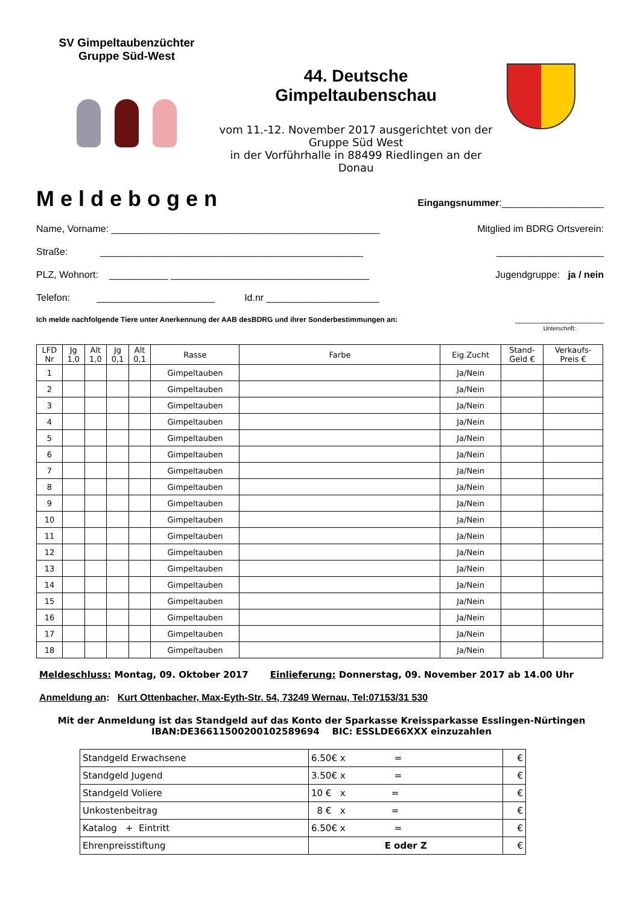SV Gimpeltaubenzüchter
Gruppe Süd-West
44. Deutsche
Gimpeltaubenschau
vom 11.-12. November 2017 ausgerichtet von der
Gruppe Süd West
in der Vorführhalle in 88499 Riedlingen an der
Donau
Meldebogen Eingangsnummer:___________________
Name, Vorname: __________________________________________________ Mitglied im BDRG Ortsverein:
Straße: _________________________________________________ ____________________
PLZ, Wohnort: ___________ _____________________________________ Jugendgruppe: ja / nein
Telefon: ______________________ Id.nr _____________________
Ich melde nachfolgende Tiere unter Anerkennung der AAB desBDRG und ihrer Sonderbestimmungen an: ______________________
Unterschrift:
| LFD Nr | Jg 1,0 | Alt 1,0 | Jg 0,1 | Alt 0,1 | Rasse | Farbe | Eig.Zucht | Stand- Geld € | Verkaufs- Preis € |
| --- | --- | --- | --- | --- | --- | --- | --- | --- | --- |
| 1 | | | | | Gimpeltauben | | Ja/Nein | | |
| 2 | | | | | Gimpeltauben | | Ja/Nein | | |
| 3 | | | | | Gimpeltauben | | Ja/Nein | | |
| 4 | | | | | Gimpeltauben | | Ja/Nein | | |
| 5 | | | | | Gimpeltauben | | Ja/Nein | | |
| 6 | | | | | Gimpeltauben | | Ja/Nein | | |
| 7 | | | | | Gimpeltauben | | Ja/Nein | | |
| 8 | | | | | Gimpeltauben | | Ja/Nein | | |
| 9 | | | | | Gimpeltauben | | Ja/Nein | | |
| 10 | | | | | Gimpeltauben | | Ja/Nein | | |
| 11 | | | | | Gimpeltauben | | Ja/Nein | | |
| 12 | | | | | Gimpeltauben | | Ja/Nein | | |
| 13 | | | | | Gimpeltauben | | Ja/Nein | | |
| 14 | | | | | Gimpeltauben | | Ja/Nein | | |
| 15 | | | | | Gimpeltauben | | Ja/Nein | | |
| 16 | | | | | Gimpeltauben | | Ja/Nein | | |
| 17 | | | | | Gimpeltauben | | Ja/Nein | | |
| 18 | | | | | Gimpeltauben | | Ja/Nein | | |
Meldeschluss: Montag, 09. Oktober 2017 Einlieferung: Donnerstag, 09. November 2017 ab 14.00 Uhr
Anmeldung an: Kurt Ottenbacher, Max-Eyth-Str. 54, 73249 Wernau, Tel:07153/31 530
Mit der Anmeldung ist das Standgeld auf das Konto der Sparkasse Kreissparkasse Esslingen-Nürtingen
IBAN:DE36611500200102589694 BIC: ESSLDE66XXX einzuzahlen
| Standgeld Erwachsene | 6.50€ x = | € |
| Standgeld Jugend | 3.50€ x = | € |
| Standgeld Voliere | 10 € x = | € |
| Unkostenbeitrag | 8 € x = | € |
| Katalog + Eintritt | 6.50€ x = | € |
| Ehrenpreisstiftung | E oder Z | € |